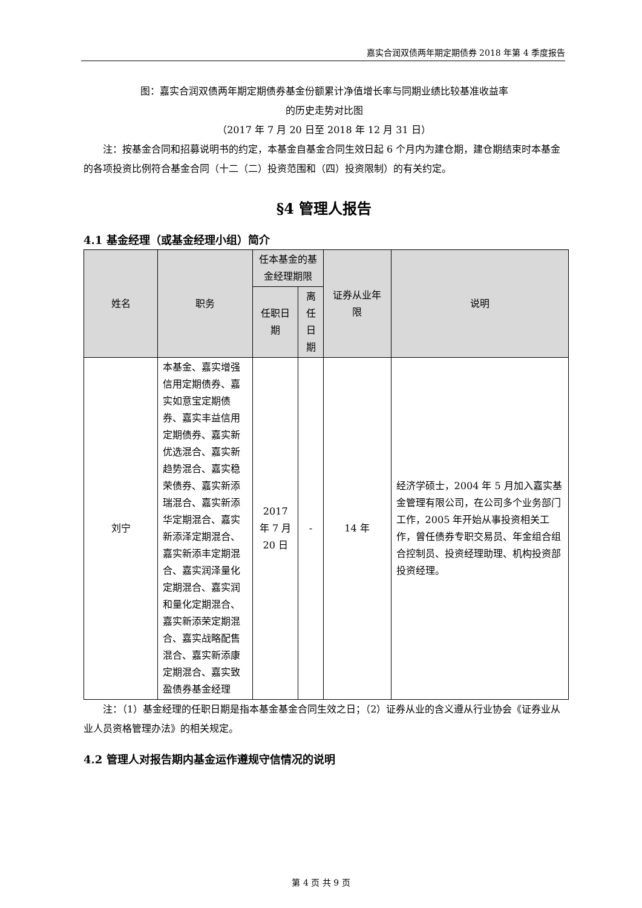嘉实合润双债两年期定期债券 2018 年第 4 季度报告
图：嘉实合润双债两年期定期债券基金份额累计净值增长率与同期业绩比较基准收益率
的历史走势对比图
（2017 年 7 月 20 日至 2018 年 12 月 31 日）
　　注：按基金合同和招募说明书的约定，本基金自基金合同生效日起 6 个月内为建仓期，建仓期结束时本基金的各项投资比例符合基金合同（十二（二）投资范围和（四）投资限制）的有关约定。
§4 管理人报告
4.1 基金经理（或基金经理小组）简介
| 姓名 | 职务 | 任本基金的基金经理期限 | | 证券从业年限 | 说明 |
| --- | --- | --- | --- | --- | --- |
| | | 任职日期 | 离任日期 | | |
| 刘宁 | 本基金、嘉实增强信用定期债券、嘉实如意宝定期债券、嘉实丰益信用定期债券、嘉实新优选混合、嘉实新趋势混合、嘉实稳荣债券、嘉实新添瑞混合、嘉实新添华定期混合、嘉实新添泽定期混合、嘉实新添丰定期混合、嘉实润泽量化定期混合、嘉实润和量化定期混合、嘉实新添荣定期混合、嘉实战略配售混合、嘉实新添康定期混合、嘉实致盈债券基金经理 | 2017 年 7 月 20 日 | - | 14 年 | 经济学硕士，2004 年 5 月加入嘉实基金管理有限公司，在公司多个业务部门工作，2005 年开始从事投资相关工作，曾任债券专职交易员、年金组合组合控制员、投资经理助理、机构投资部投资经理。 |
　　注：（1）基金经理的任职日期是指本基金基金合同生效之日；（2）证券从业的含义遵从行业协会《证券业从业人员资格管理办法》的相关规定。
4.2 管理人对报告期内基金运作遵规守信情况的说明
第 4 页 共 9 页